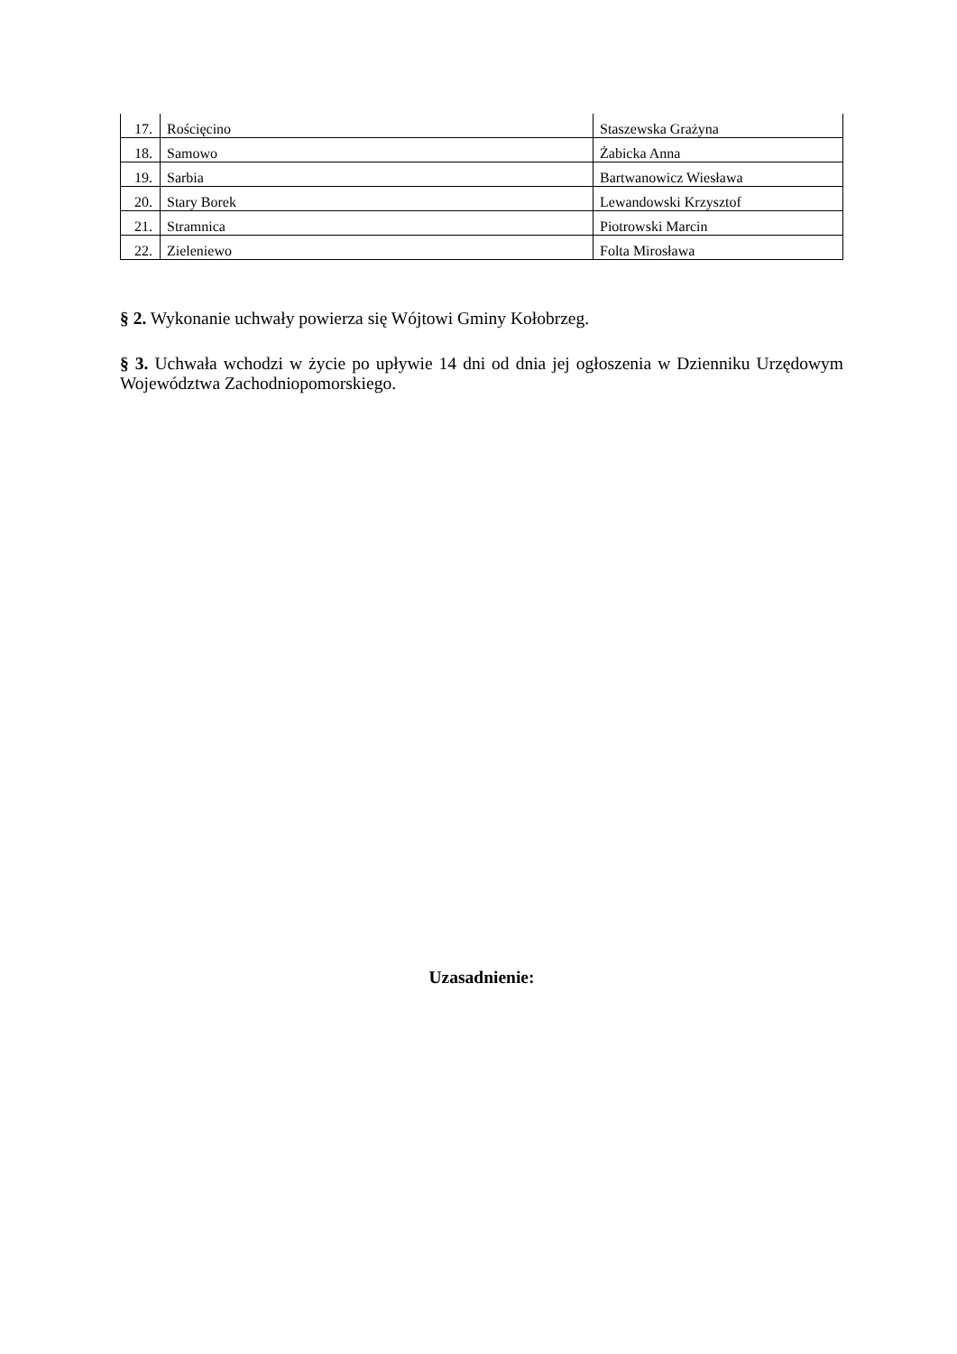| 17. | Rościęcino | Staszewska Grażyna |
| 18. | Samowo | Żabicka Anna |
| 19. | Sarbia | Bartwanowicz Wiesława |
| 20. | Stary Borek | Lewandowski Krzysztof |
| 21. | Stramnica | Piotrowski Marcin |
| 22. | Zieleniewo | Folta Mirosława |
§ 2. Wykonanie uchwały powierza się Wójtowi Gminy Kołobrzeg.
§ 3. Uchwała wchodzi w życie po upływie 14 dni od dnia jej ogłoszenia w Dzienniku Urzędowym Województwa Zachodniopomorskiego.
Uzasadnienie: